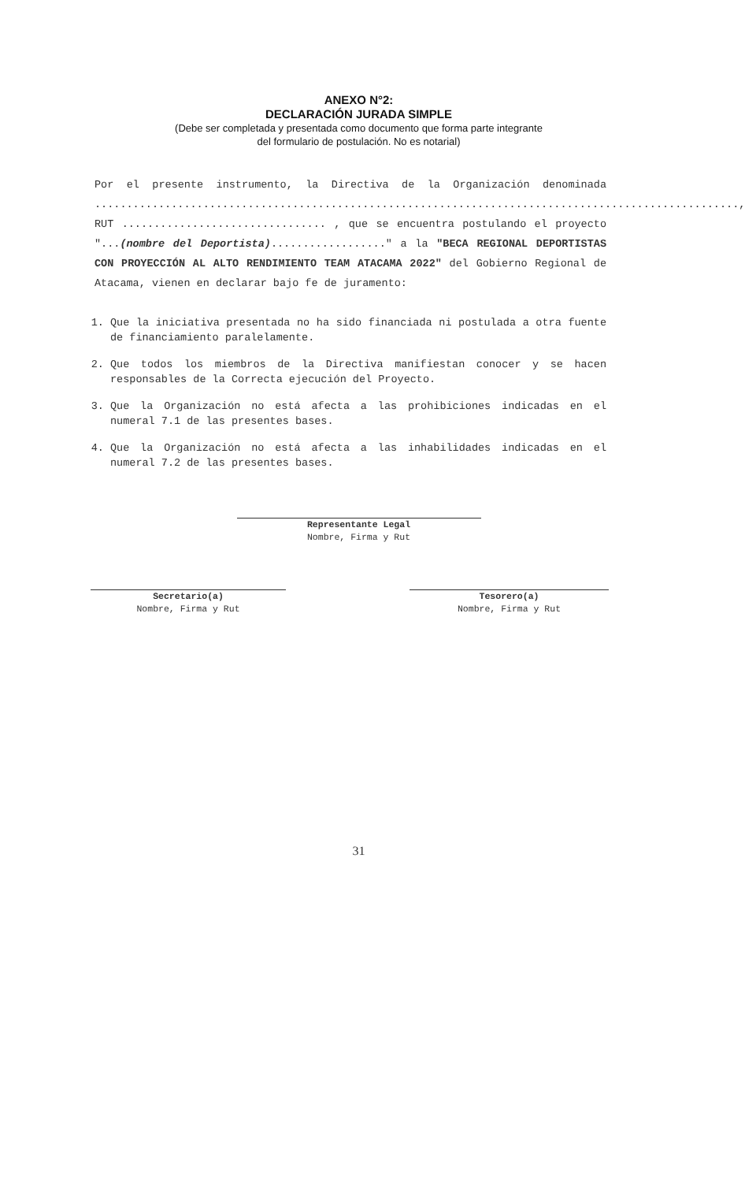ANEXO N°2:
DECLARACIÓN JURADA SIMPLE
(Debe ser completada y presentada como documento que forma parte integrante
del formulario de postulación. No es notarial)
Por el presente instrumento, la Directiva de la Organización denominada ....................................................................................................., RUT ................................ , que se encuentra postulando el proyecto "...(nombre del Deportista).................." a la "BECA REGIONAL DEPORTISTAS CON PROYECCIÓN AL ALTO RENDIMIENTO TEAM ATACAMA 2022" del Gobierno Regional de Atacama, vienen en declarar bajo fe de juramento:
1. Que la iniciativa presentada no ha sido financiada ni postulada a otra fuente de financiamiento paralelamente.
2. Que todos los miembros de la Directiva manifiestan conocer y se hacen responsables de la Correcta ejecución del Proyecto.
3. Que la Organización no está afecta a las prohibiciones indicadas en el numeral 7.1 de las presentes bases.
4. Que la Organización no está afecta a las inhabilidades indicadas en el numeral 7.2 de las presentes bases.
Representante Legal
Nombre, Firma y Rut
Secretario(a)
Nombre, Firma y Rut
Tesorero(a)
Nombre, Firma y Rut
31